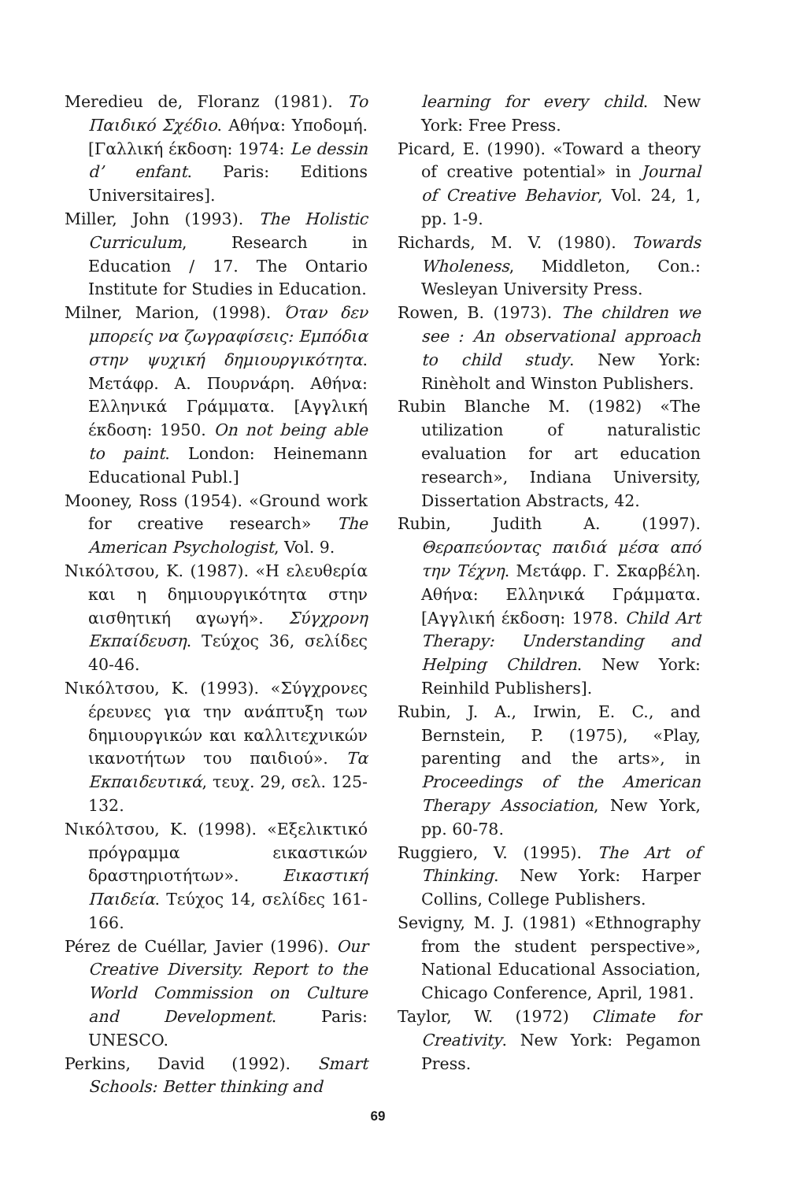Meredieu de, Floranz (1981). Το Παιδικό Σχέδιο. Αθήνα: Υποδομή. [Γαλλική έκδοση: 1974: Le dessin d’ enfant. Paris: Editions Universitaires].
Miller, John (1993). The Holistic Curriculum, Research in Education / 17. The Ontario Institute for Studies in Education.
Milner, Marion, (1998). Όταν δεν μπορείς να ζωγραφίσεις: Εμπόδια στην ψυχική δημιουργικότητα. Μετάφρ. Α. Πουρνάρη. Αθήνα: Ελληνικά Γράμματα. [Αγγλική έκδοση: 1950. On not being able to paint. London: Heinemann Educational Publ.]
Mooney, Ross (1954). «Ground work for creative research» The American Psychologist, Vol. 9.
Νικόλτσου, Κ. (1987). «Η ελευθερία και η δημιουργικότητα στην αισθητική αγωγή». Σύγχρονη Εκπαίδευση. Τεύχος 36, σελίδες 40-46.
Νικόλτσου, Κ. (1993). «Σύγχρονες έρευνες για την ανάπτυξη των δημιουργικών και καλλιτεχνικών ικανοτήτων του παιδιού». Τα Εκπαιδευτικά, τευχ. 29, σελ. 125-132.
Νικόλτσου, Κ. (1998). «Εξελικτικό πρόγραμμα εικαστικών δραστηριοτήτων». Εικαστική Παιδεία. Τεύχος 14, σελίδες 161-166.
Pérez de Cuéllar, Javier (1996). Our Creative Diversity. Report to the World Commission on Culture and Development. Paris: UNESCO.
Perkins, David (1992). Smart Schools: Better thinking and
learning for every child. New York: Free Press.
Picard, E. (1990). «Toward a theory of creative potential» in Journal of Creative Behavior, Vol. 24, 1, pp. 1-9.
Richards, M. V. (1980). Towards Wholeness, Middleton, Con.: Wesleyan University Press.
Rowen, B. (1973). The children we see : An observational approach to child study. New York: Rinèholt and Winston Publishers.
Rubin Blanche M. (1982) «The utilization of naturalistic evaluation for art education research», Indiana University, Dissertation Abstracts, 42.
Rubin, Judith A. (1997). Θεραπεύοντας παιδιά μέσα από την Τέχνη. Μετάφρ. Γ. Σκαρβέλη. Αθήνα: Ελληνικά Γράμματα. [Αγγλική έκδοση: 1978. Child Art Therapy: Understanding and Helping Children. New York: Reinhild Publishers].
Rubin, J. A., Irwin, E. C., and Bernstein, P. (1975), «Play, parenting and the arts», in Proceedings of the American Therapy Association, New York, pp. 60-78.
Ruggiero, V. (1995). The Art of Thinking. New York: Harper Collins, College Publishers.
Sevigny, M. J. (1981) «Ethnography from the student perspective», National Educational Association, Chicago Conference, April, 1981.
Taylor, W. (1972) Climate for Creativity. New York: Pegamon Press.
69